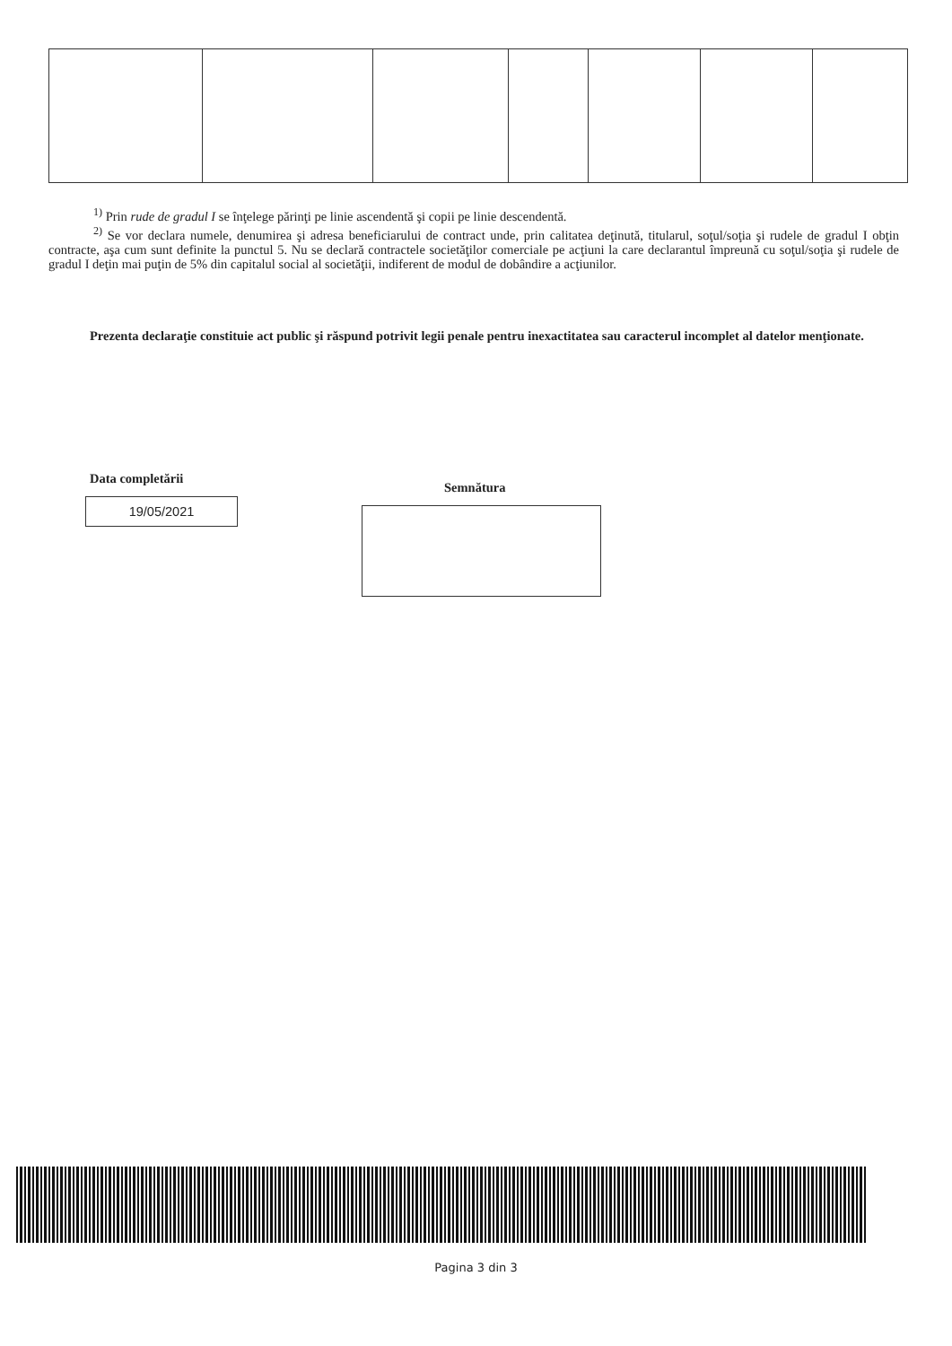<sup>1)</sup> Prin rude de gradul I se înţelege părinţi pe linie ascendentă şi copii pe linie descendentă.
<sup>2)</sup> Se vor declara numele, denumirea şi adresa beneficiarului de contract unde, prin calitatea deţinută, titularul, soţul/soţia şi rudele de gradul I obţin contracte, aşa cum sunt definite la punctul 5. Nu se declară contractele societăţilor comerciale pe acţiuni la care declarantul împreună cu soţul/soţia şi rudele de gradul I deţin mai puţin de 5% din capitalul social al societăţii, indiferent de modul de dobândire a acţiunilor.
Prezenta declaraţie constituie act public şi răspund potrivit legii penale pentru inexactitatea sau caracterul incomplet al datelor menţionate.
Data completării
19/05/2021
Semnătura
Pagina 3 din 3